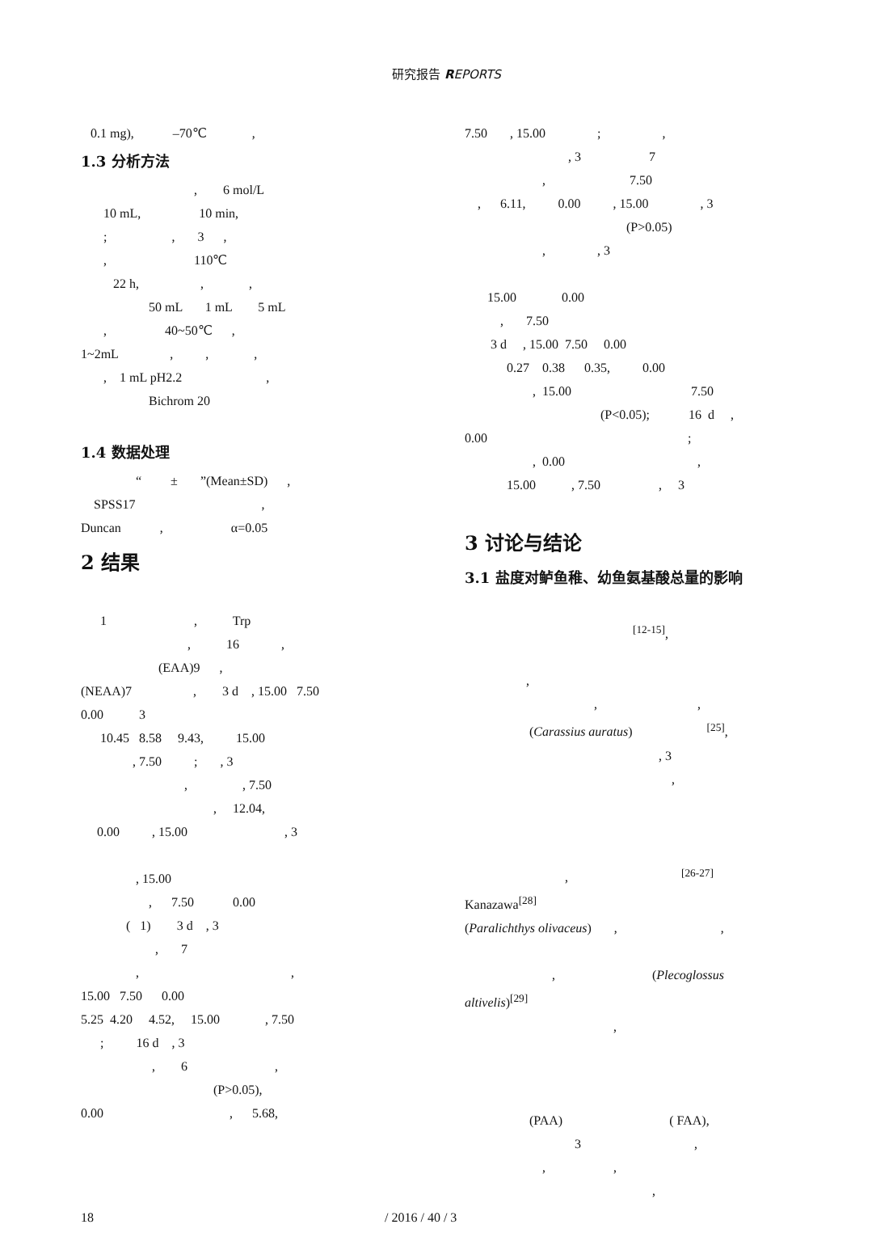研究报告 REPORTS
0.1 mg), –70℃ ,
1.3 分析方法
, 6 mol/L 10 mL, 10 min, ; , 3 , , 110℃ 22 h, , , 50 mL 1 mL 5 mL , 40~50℃ , 1~2mL , , , , 1 mL pH2.2 , Bichrom 20
1.4 数据处理
“ ± ”(Mean±SD) , SPSS17 , Duncan , α=0.05
2 结果
1 , Trp , 16 , (EAA)9 , (NEAA)7 , 3 d , 15.00 7.50 0.00 3 10.45 8.58 9.43, 15.00 , 7.50 ; , 3 , , 7.50 , 12.04, 0.00 , 15.00 , 3 , 15.00 , 7.50 0.00 ( 1) 3 d , 3 , 7 , , 15.00 7.50 0.00 5.25 4.20 4.52, 15.00 , 7.50 ; 16 d , 3 , 6 , (P>0.05), 0.00 , 5.68,
7.50 , 15.00 ; , , 3 7 , 7.50 , 6.11, 0.00 , 15.00 , 3 (P>0.05) , , 3 15.00 0.00 , 7.50 3 d , 15.00 7.50 0.00 0.27 0.38 0.35, 0.00 , 15.00 7.50 (P<0.05); 16 d , 0.00 ; , 0.00 , 15.00 , 7.50 , 3
3 讨论与结论
3.1 盐度对鲈鱼稚、幼鱼氨基酸总量的影响
<sup>[12-15]</sup>, , , , (Carassius auratus) <sup>[25]</sup>, , 3 , , <sup>[26-27]</sup> Kanazawa<sup>[28]</sup> (Paralichthys olivaceus) , , , (Plecoglossus altivelis)<sup>[29]</sup> , (PAA) ( FAA), 3 , , , ,
18 / 2016 / 40 / 3